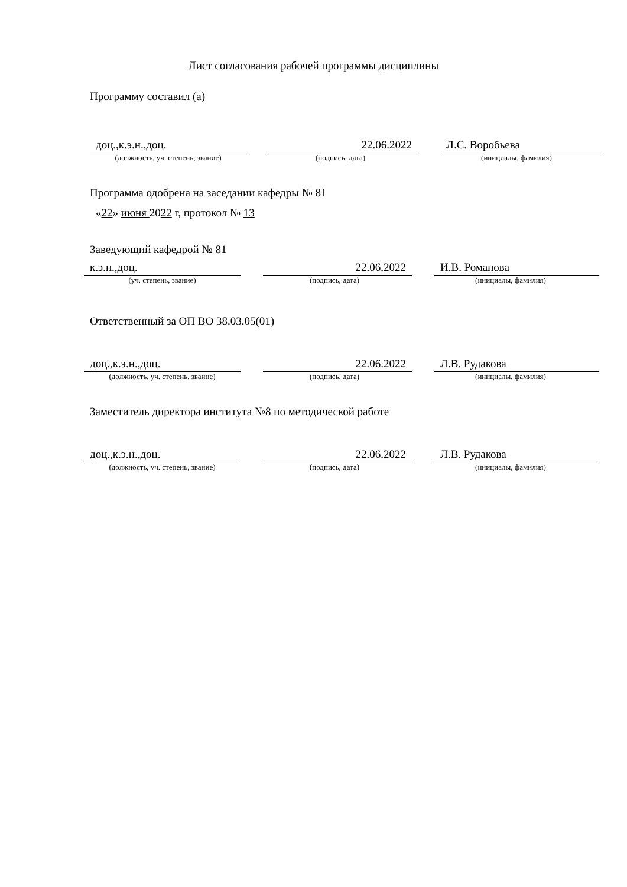Лист согласования рабочей программы дисциплины
Программу составил (а)
доц.,к.э.н.,доц. 22.06.2022 Л.С. Воробьева
(должность, уч. степень, звание) (подпись, дата) (инициалы, фамилия)
Программа одобрена на заседании кафедры № 81
«22» июня 2022 г, протокол № 13
Заведующий кафедрой № 81
к.э.н.,доц. 22.06.2022 И.В. Романова
(уч. степень, звание) (подпись, дата) (инициалы, фамилия)
Ответственный за ОП ВО 38.03.05(01)
доц.,к.э.н.,доц. 22.06.2022 Л.В. Рудакова
(должность, уч. степень, звание) (подпись, дата) (инициалы, фамилия)
Заместитель директора института №8 по методической работе
доц.,к.э.н.,доц. 22.06.2022 Л.В. Рудакова
(должность, уч. степень, звание) (подпись, дата) (инициалы, фамилия)